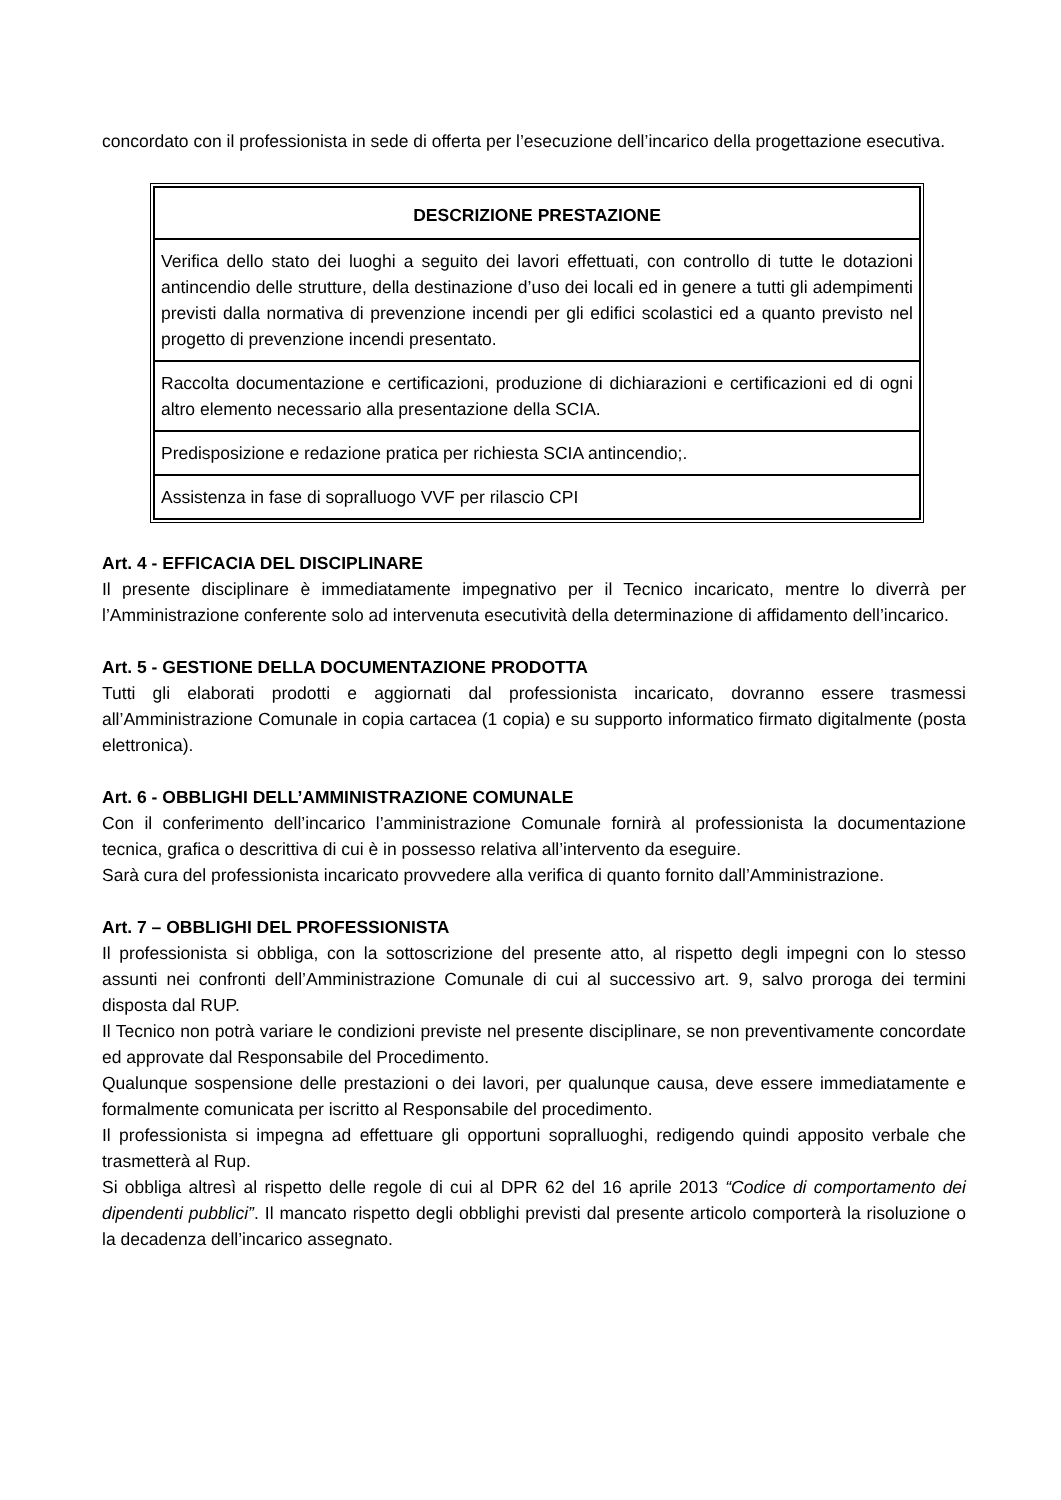concordato con il professionista in sede di offerta per l’esecuzione dell’incarico della progettazione esecutiva.
| DESCRIZIONE PRESTAZIONE |
| --- |
| Verifica dello stato dei luoghi a seguito dei lavori effettuati, con controllo di tutte le dotazioni antincendio delle strutture, della destinazione d’uso dei locali ed in genere a tutti gli adempimenti previsti dalla normativa di prevenzione incendi per gli edifici scolastici ed a quanto previsto nel progetto di prevenzione incendi presentato. |
| Raccolta documentazione e certificazioni, produzione di dichiarazioni e certificazioni ed di ogni altro elemento necessario alla presentazione della SCIA. |
| Predisposizione e redazione pratica per richiesta SCIA antincendio;. |
| Assistenza in fase di sopralluogo VVF per rilascio CPI |
Art. 4 - EFFICACIA DEL DISCIPLINARE
Il presente disciplinare è immediatamente impegnativo per il Tecnico incaricato, mentre lo diverrà per l’Amministrazione conferente solo ad intervenuta esecutività della determinazione di affidamento dell’incarico.
Art. 5 - GESTIONE DELLA DOCUMENTAZIONE PRODOTTA
Tutti gli elaborati prodotti e aggiornati dal professionista incaricato, dovranno essere trasmessi all’Amministrazione Comunale in copia cartacea (1 copia) e su supporto informatico firmato digitalmente (posta elettronica).
Art. 6 - OBBLIGHI DELL’AMMINISTRAZIONE COMUNALE
Con il conferimento dell’incarico l’amministrazione Comunale fornirà al professionista la documentazione tecnica, grafica o descrittiva di cui è in possesso relativa all’intervento da eseguire.
Sarà cura del professionista incaricato provvedere alla verifica di quanto fornito dall’Amministrazione.
Art. 7 – OBBLIGHI DEL PROFESSIONISTA
Il professionista si obbliga, con la sottoscrizione del presente atto, al rispetto degli impegni con lo stesso assunti nei confronti dell’Amministrazione Comunale di cui al successivo art. 9, salvo proroga dei termini disposta dal RUP.
Il Tecnico non potrà variare le condizioni previste nel presente disciplinare, se non preventivamente concordate ed approvate dal Responsabile del Procedimento.
Qualunque sospensione delle prestazioni o dei lavori, per qualunque causa, deve essere immediatamente e formalmente comunicata per iscritto al Responsabile del procedimento.
Il professionista si impegna ad effettuare gli opportuni sopralluoghi, redigendo quindi apposito verbale che trasmetterà al Rup.
Si obbliga altresì al rispetto delle regole di cui al DPR 62 del 16 aprile 2013 “Codice di comportamento dei dipendenti pubblici”. Il mancato rispetto degli obblighi previsti dal presente articolo comporterà la risoluzione o la decadenza dell’incarico assegnato.